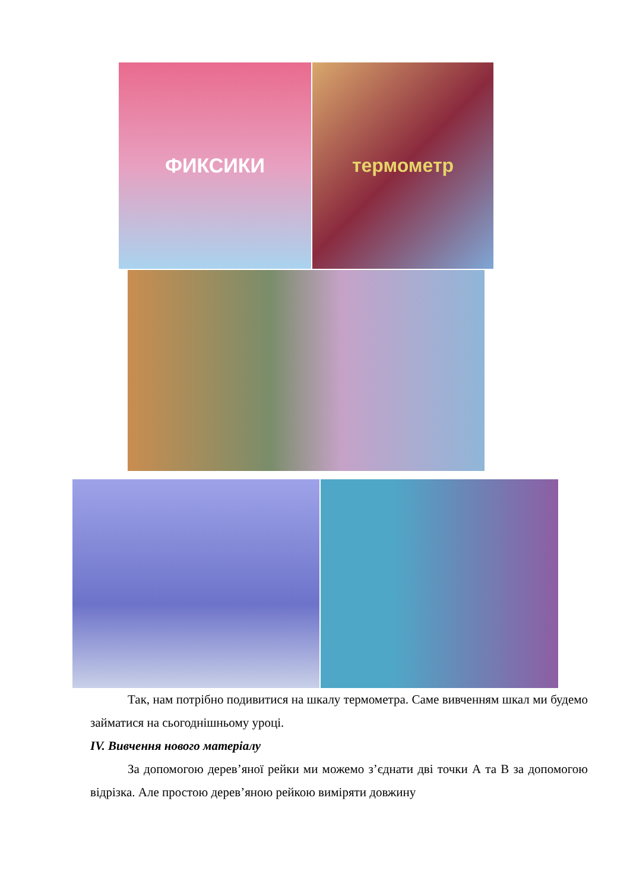ФИКСИКИ термометр
Так, нам потрібно подивитися на шкалу термометра. Саме вивченням шкал ми будемо займатися на сьогоднішньому уроці.
IV. Вивчення нового матеріалу
За допомогою дерев’яної рейки ми можемо з’єднати дві точки А та В за допомогою відрізка. Але простою дерев’яною рейкою виміряти довжину